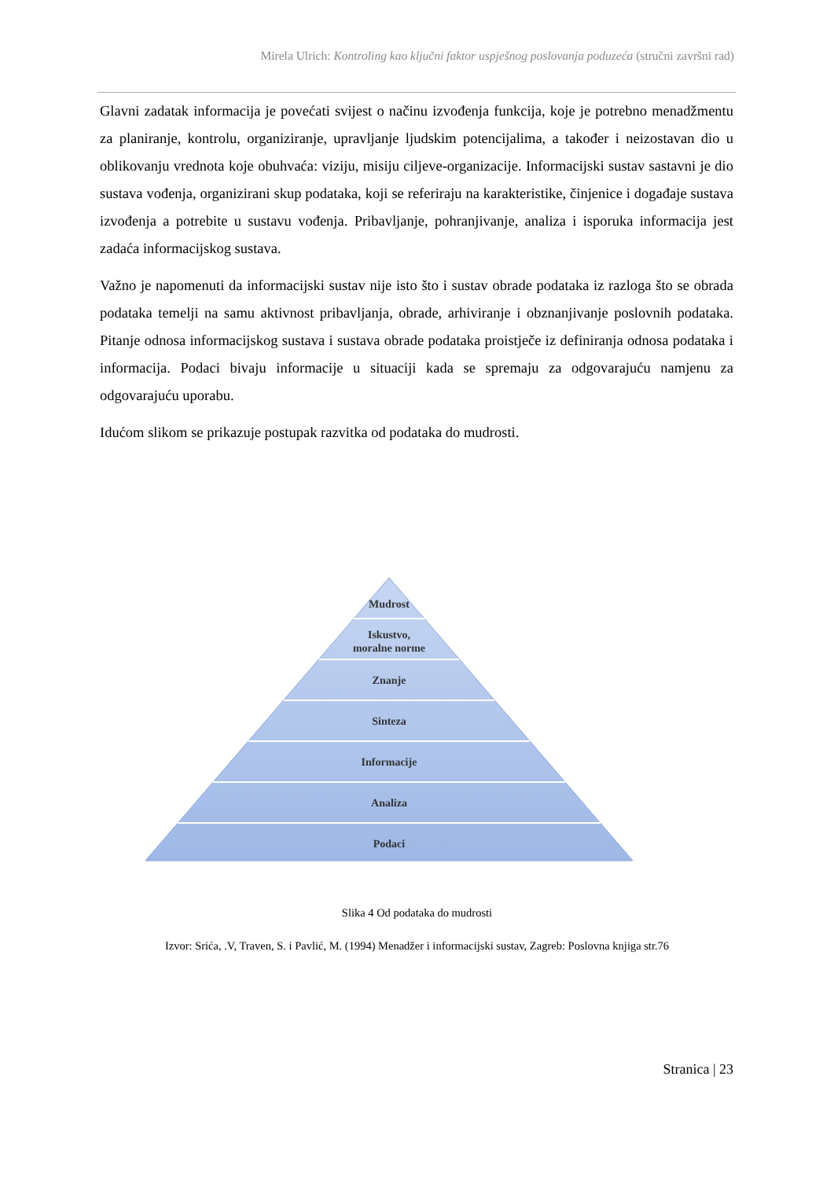Mirela Ulrich: Kontroling kao ključni faktor uspješnog poslovanja poduzeća (stručni završni rad)
Glavni zadatak informacija je povećati svijest o načinu izvođenja funkcija, koje je potrebno menadžmentu za planiranje, kontrolu, organiziranje, upravljanje ljudskim potencijalima, a također i neizostavan dio u oblikovanju vrednota koje obuhvaća: viziju, misiju ciljeve-organizacije. Informacijski sustav sastavni je dio sustava vođenja, organizirani skup podataka, koji se referiraju na karakteristike, činjenice i događaje sustava izvođenja a potrebite u sustavu vođenja. Pribavljanje, pohranjivanje, analiza i isporuka informacija jest zadaća informacijskog sustava.
Važno je napomenuti da informacijski sustav nije isto što i sustav obrade podataka iz razloga što se obrada podataka temelji na samu aktivnost pribavljanja, obrade, arhiviranje i obznanjivanje poslovnih podataka. Pitanje odnosa informacijskog sustava i sustava obrade podataka proistječe iz definiranja odnosa podataka i informacija. Podaci bivaju informacije u situaciji kada se spremaju za odgovarajuću namjenu za odgovarajuću uporabu.
Idućom slikom se prikazuje postupak razvitka od podataka do mudrosti.
Mudrost
Iskustvo,
moralne norme
Znanje
Sinteza
Informacije
Analiza
Podaci
Slika 4 Od podataka do mudrosti
Izvor: Srića, .V, Traven, S. i Pavlić, M. (1994) Menadžer i informacijski sustav, Zagreb: Poslovna knjiga str.76
Stranica | 23